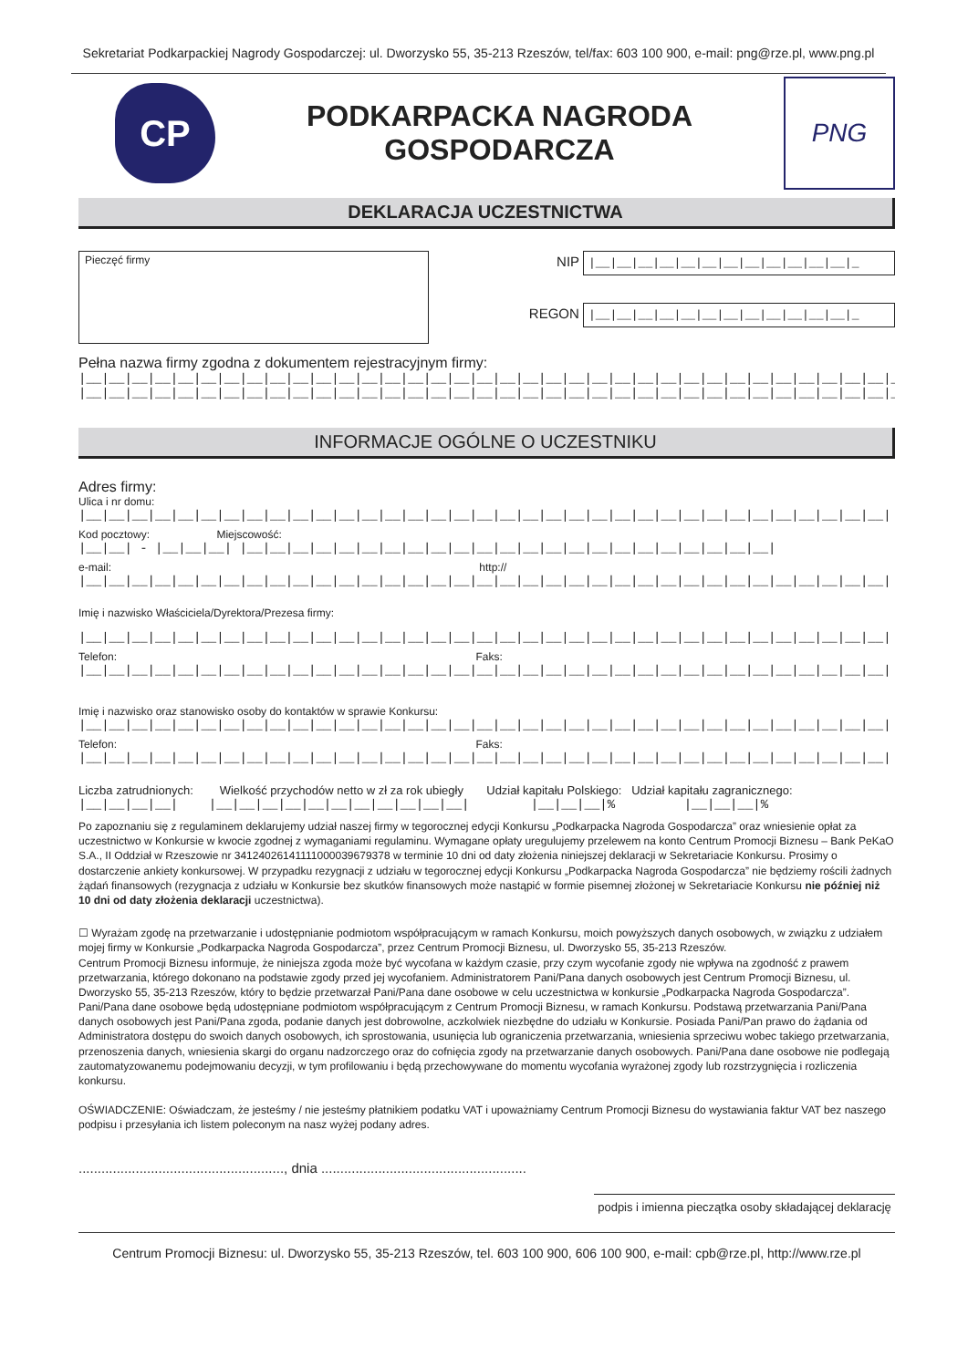Sekretariat Podkarpackiej Nagrody Gospodarczej: ul. Dworzysko 55, 35-213 Rzeszów, tel/fax: 603 100 900, e-mail: png@rze.pl, www.png.pl
CP
PODKARPACKA NAGRODA
GOSPODARCZA
PNG
DEKLARACJA UCZESTNICTWA
Pieczęć firmy
NIP |__|__|__|__|__|__|__|__|__|__|__|__|_
REGON |__|__|__|__|__|__|__|__|__|__|__|__|_
Pełna nazwa firmy zgodna z dokumentem rejestracyjnym firmy:
|__|__|__|__|__|__|__|__|__|__|__|__|__|__|__|__|__|__|__|__|__|__|__|__|__|__|__|__|__|__|__|__|__|__|__|__|
|__|__|__|__|__|__|__|__|__|__|__|__|__|__|__|__|__|__|__|__|__|__|__|__|__|__|__|__|__|__|__|__|__|__|__|__|
INFORMACJE OGÓLNE O UCZESTNIKU
Adres firmy:
Ulica i nr domu:
|__|__|__|__|__|__|__|__|__|__|__|__|__|__|__|__|__|__|__|__|__|__|__|__|__|__|__|__|__|__|__|__|__|__|__|
Kod pocztowy: Miejscowość:
|__|__| - |__|__|__| |__|__|__|__|__|__|__|__|__|__|__|__|__|__|__|__|__|__|__|__|__|__|__|
e-mail: http://
|__|__|__|__|__|__|__|__|__|__|__|__|__|__|__|__|__|__|__|__|__|__|__|__|__|__|__|__|__|__|__|__|__|__|__|
Imię i nazwisko Właściciela/Dyrektora/Prezesa firmy:
|__|__|__|__|__|__|__|__|__|__|__|__|__|__|__|__|__|__|__|__|__|__|__|__|__|__|__|__|__|__|__|__|__|__|__|
Telefon: Faks:
|__|__|__|__|__|__|__|__|__|__|__|__|__|__|__|__|__|__|__|__|__|__|__|__|__|__|__|__|__|__|__|__|__|__|__|
Imię i nazwisko oraz stanowisko osoby do kontaktów w sprawie Konkursu:
|__|__|__|__|__|__|__|__|__|__|__|__|__|__|__|__|__|__|__|__|__|__|__|__|__|__|__|__|__|__|__|__|__|__|__|
Telefon: Faks:
|__|__|__|__|__|__|__|__|__|__|__|__|__|__|__|__|__|__|__|__|__|__|__|__|__|__|__|__|__|__|__|__|__|__|__|
Liczba zatrudnionych: Wielkość przychodów netto w zł za rok ubiegły Udział kapitału Polskiego: Udział kapitału zagranicznego:
|__|__|__|__| |__|__|__|__|__|__|__|__|__|__|__| |__|__|__|% |__|__|__|%
Po zapoznaniu się z regulaminem deklarujemy udział naszej firmy w tegorocznej edycji Konkursu „Podkarpacka Nagroda Gospodarcza” oraz wniesienie opłat za uczestnictwo w Konkursie w kwocie zgodnej z wymaganiami regulaminu. Wymagane opłaty uregulujemy przelewem na konto Centrum Promocji Biznesu – Bank PeKaO S.A., II Oddział w Rzeszowie nr 34124026141111000039679378 w terminie 10 dni od daty złożenia niniejszej deklaracji w Sekretariacie Konkursu. Prosimy o dostarczenie ankiety konkursowej. W przypadku rezygnacji z udziału w tegorocznej edycji Konkursu „Podkarpacka Nagroda Gospodarcza” nie będziemy rościli żadnych żądań finansowych (rezygnacja z udziału w Konkursie bez skutków finansowych może nastąpić w formie pisemnej złożonej w Sekretariacie Konkursu nie później niż 10 dni od daty złożenia deklaracji uczestnictwa).
☐ Wyrażam zgodę na przetwarzanie i udostępnianie podmiotom współpracującym w ramach Konkursu, moich powyższych danych osobowych, w związku z udziałem mojej firmy w Konkursie „Podkarpacka Nagroda Gospodarcza”, przez Centrum Promocji Biznesu, ul. Dworzysko 55, 35-213 Rzeszów.
Centrum Promocji Biznesu informuje, że niniejsza zgoda może być wycofana w każdym czasie, przy czym wycofanie zgody nie wpływa na zgodność z prawem przetwarzania, którego dokonano na podstawie zgody przed jej wycofaniem. Administratorem Pani/Pana danych osobowych jest Centrum Promocji Biznesu, ul. Dworzysko 55, 35-213 Rzeszów, który to będzie przetwarzał Pani/Pana dane osobowe w celu uczestnictwa w konkursie „Podkarpacka Nagroda Gospodarcza”. Pani/Pana dane osobowe będą udostępniane podmiotom współpracującym z Centrum Promocji Biznesu, w ramach Konkursu. Podstawą przetwarzania Pani/Pana danych osobowych jest Pani/Pana zgoda, podanie danych jest dobrowolne, aczkolwiek niezbędne do udziału w Konkursie. Posiada Pani/Pan prawo do żądania od Administratora dostępu do swoich danych osobowych, ich sprostowania, usunięcia lub ograniczenia przetwarzania, wniesienia sprzeciwu wobec takiego przetwarzania, przenoszenia danych, wniesienia skargi do organu nadzorczego oraz do cofnięcia zgody na przetwarzanie danych osobowych. Pani/Pana dane osobowe nie podlegają zautomatyzowanemu podejmowaniu decyzji, w tym profilowaniu i będą przechowywane do momentu wycofania wyrażonej zgody lub rozstrzygnięcia i rozliczenia konkursu.
OŚWIADCZENIE: Oświadczam, że jesteśmy / nie jesteśmy płatnikiem podatku VAT i upoważniamy Centrum Promocji Biznesu do wystawiania faktur VAT bez naszego podpisu i przesyłania ich listem poleconym na nasz wyżej podany adres.
......................................................, dnia ......................................................
podpis i imienna pieczątka osoby składającej deklarację
Centrum Promocji Biznesu: ul. Dworzysko 55, 35-213 Rzeszów, tel. 603 100 900, 606 100 900, e-mail: cpb@rze.pl, http://www.rze.pl